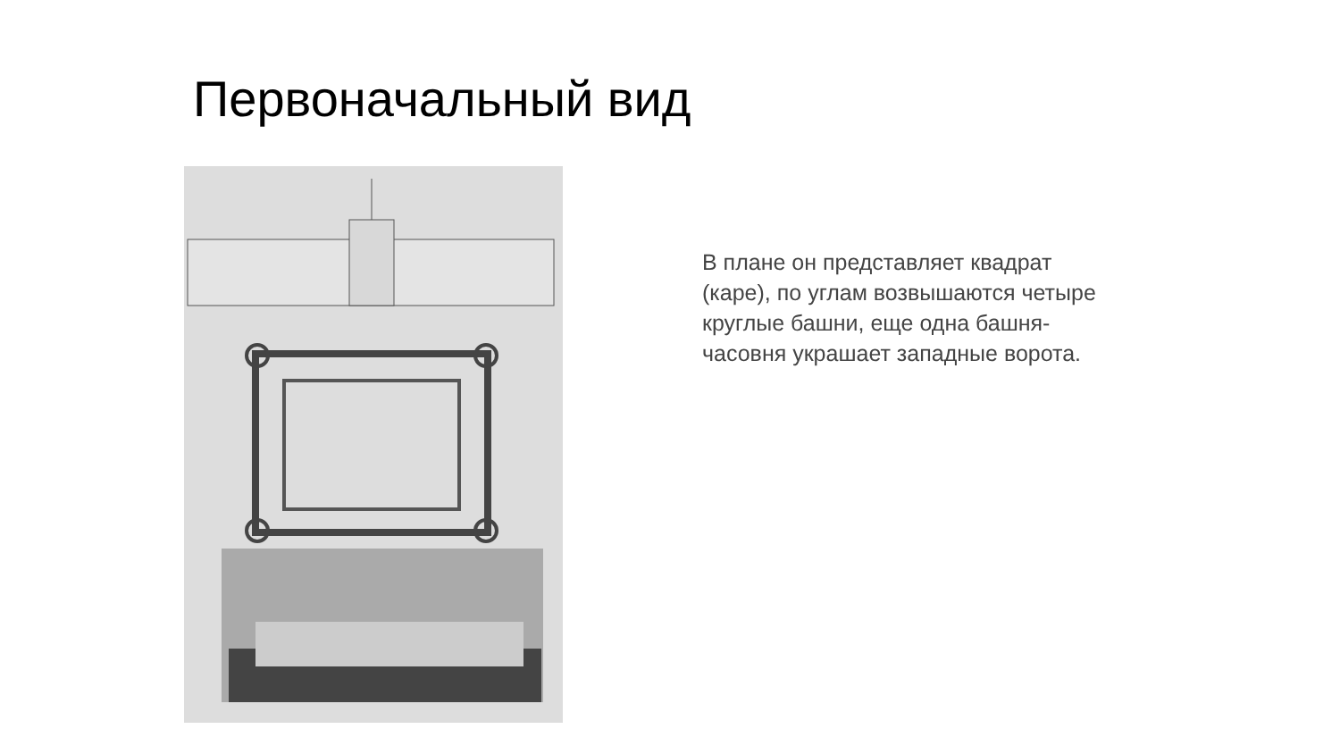Первоначальный вид
В плане он представляет квадрат (каре), по углам возвышаются четыре круглые башни, еще одна башня-часовня украшает западные ворота.